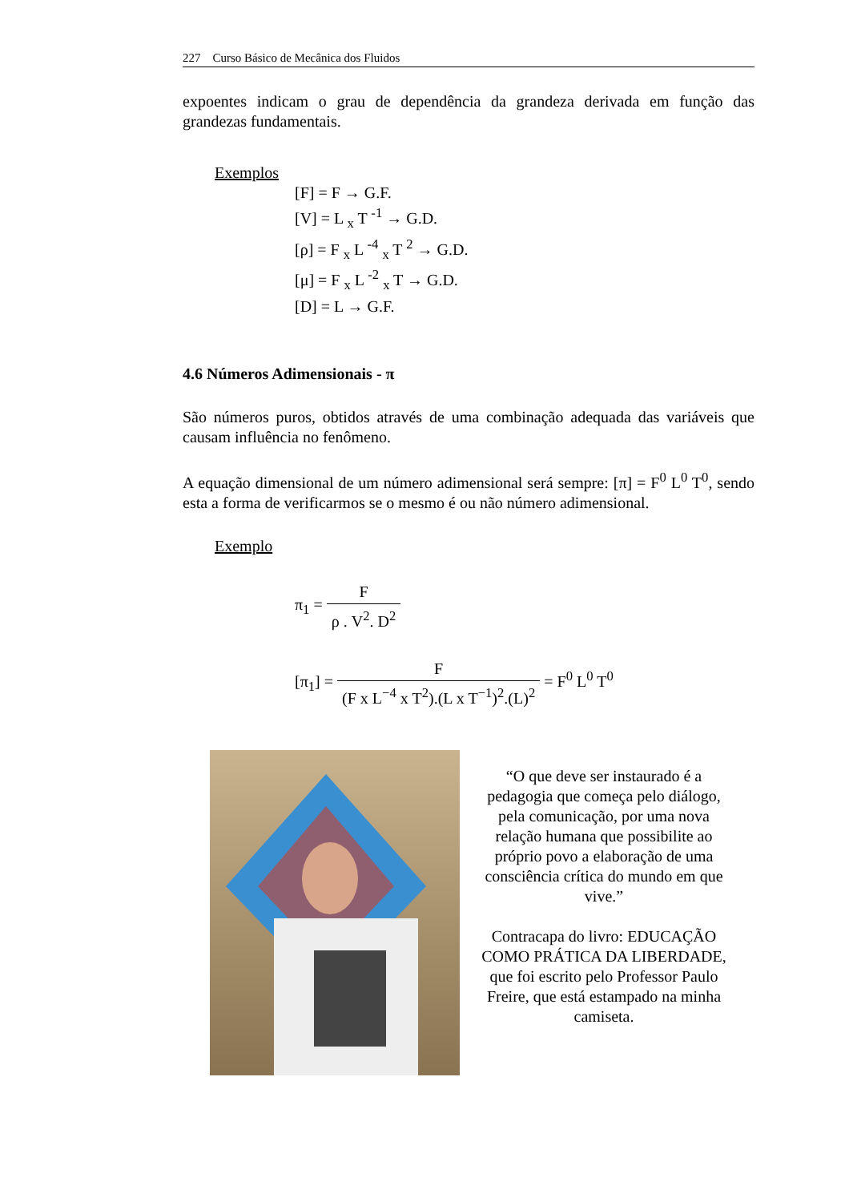227 Curso Básico de Mecânica dos Fluidos
expoentes indicam o grau de dependência da grandeza derivada em função das grandezas fundamentais.
Exemplos
[F] = F → G.F.
[V] = L <sub>x</sub> T <sup>-1</sup> → G.D.
[ρ] = F <sub>x</sub> L <sup>-4</sup> <sub>x</sub> T <sup>2</sup> → G.D.
[μ] = F <sub>x</sub> L <sup>-2</sup> <sub>x</sub> T → G.D.
[D] = L → G.F.
4.6 Números Adimensionais - π
São números puros, obtidos através de uma combinação adequada das variáveis que causam influência no fenômeno.
A equação dimensional de um número adimensional será sempre: [π] = F<sup>0</sup> L<sup>0</sup> T<sup>0</sup>, sendo esta a forma de verificarmos se o mesmo é ou não número adimensional.
Exemplo
π<sub>1</sub> = F ρ . V<sup>2</sup>. D<sup>2</sup>
[π<sub>1</sub>] = F (F x L<sup>−4</sup> x T<sup>2</sup>).(L x T<sup>−1</sup>)<sup>2</sup>.(L)<sup>2</sup> = F<sup>0</sup> L<sup>0</sup> T<sup>0</sup>
“O que deve ser instaurado é a pedagogia que começa pelo diálogo, pela comunicação, por uma nova relação humana que possibilite ao próprio povo a elaboração de uma consciência crítica do mundo em que vive.”
Contracapa do livro: EDUCAÇÃO COMO PRÁTICA DA LIBERDADE, que foi escrito pelo Professor Paulo Freire, que está estampado na minha camiseta.